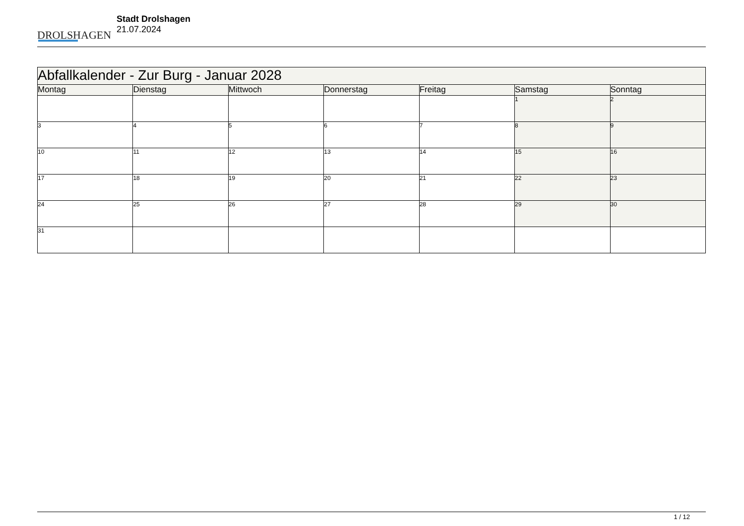DROLSHAGEN
Stadt Drolshagen
21.07.2024
| Abfallkalender - Zur Burg - Januar 2028 | | | | | | |
| --- | --- | --- | --- | --- | --- | --- |
| Montag | Dienstag | Mittwoch | Donnerstag | Freitag | Samstag | Sonntag |
| | | | | | 1 | 2 |
| 3 | 4 | 5 | 6 | 7 | 8 | 9 |
| 10 | 11 | 12 | 13 | 14 | 15 | 16 |
| 17 | 18 | 19 | 20 | 21 | 22 | 23 |
| 24 | 25 | 26 | 27 | 28 | 29 | 30 |
| 31 | | | | | | |
1 / 12